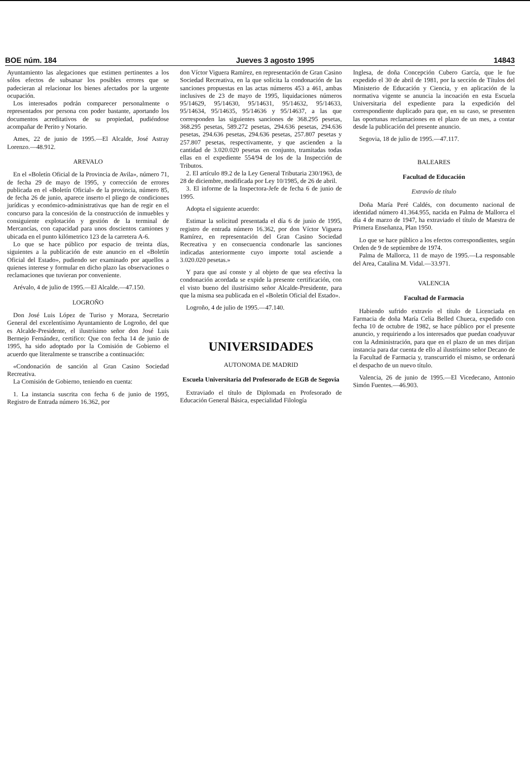BOE núm. 184 Jueves 3 agosto 1995 14843
Ayuntamiento las alegaciones que estimen pertinentes a los sólos efectos de subsanar los posibles errores que se padecieran al relacionar los bienes afectados por la urgente ocupación.
Los interesados podrán comparecer personalmente o representados por persona con poder bastante, aportando los documentos acreditativos de su propiedad, pudiéndose acompañar de Perito y Notario.
Ames, 22 de junio de 1995.—El Alcalde, José Astray Lorenzo.—48.912.
AREVALO
En el «Boletín Oficial de la Provincia de Avila», número 71, de fecha 29 de mayo de 1995, y corrección de errores publicada en el «Boletín Oficial» de la provincia, número 85, de fecha 26 de junio, aparece inserto el pliego de condiciones jurídicas y económico-administrativas que han de regir en el concurso para la concesión de la construcción de inmuebles y consiguiente explotación y gestión de la terminal de Mercancías, con capacidad para unos doscientos camiones y ubicada en el punto kilómetrico 123 de la carretera A-6.
Lo que se hace público por espacio de treinta días, siguientes a la publicación de este anuncio en el «Boletín Oficial del Estado», pudiendo ser examinado por aquellos a quienes interese y formular en dicho plazo las observaciones o reclamaciones que tuvieran por conveniente.
Arévalo, 4 de julio de 1995.—El Alcalde.—47.150.
LOGROÑO
Don José Luis López de Turiso y Moraza, Secretario General del excelentísimo Ayuntamiento de Logroño, del que es Alcalde-Presidente, el ilustrísimo señor don José Luis Bermejo Fernández, certifico: Que con fecha 14 de junio de 1995, ha sido adoptado por la Comisión de Gobierno el acuerdo que literalmente se transcribe a continuación:
«Condonación de sanción al Gran Casino Sociedad Recreativa.
La Comisión de Gobierno, teniendo en cuenta:
1. La instancia suscrita con fecha 6 de junio de 1995, Registro de Entrada número 16.362, por
don Víctor Viguera Ramírez, en representación de Gran Casino Sociedad Recreativa, en la que solicita la condonación de las sanciones propuestas en las actas números 453 a 461, ambas inclusives de 23 de mayo de 1995, liquidaciones números 95/14629, 95/14630, 95/14631, 95/14632, 95/14633, 95/14634, 95/14635, 95/14636 y 95/14637, a las que corresponden las siguientes sanciones de 368.295 pesetas, 368.295 pesetas, 589.272 pesetas, 294.636 pesetas, 294.636 pesetas, 294.636 pesetas, 294.636 pesetas, 257.807 pesetas y 257.807 pesetas, respectivamente, y que ascienden a la cantidad de 3.020.020 pesetas en conjunto, tramitadas todas ellas en el expediente 554/94 de los de la Inspección de Tributos.
2. El artículo 89.2 de la Ley General Tributaria 230/1963, de 28 de diciembre, modificada por Ley 10/1985, de 26 de abril.
3. El informe de la Inspectora-Jefe de fecha 6 de junio de 1995.
Adopta el siguiente acuerdo:
Estimar la solicitud presentada el día 6 de junio de 1995, registro de entrada número 16.362, por don Víctor Viguera Ramírez, en representación del Gran Casino Sociedad Recreativa y en consecuencia condonarle las sanciones indicadas anteriormente cuyo importe total asciende a 3.020.020 pesetas.»
Y para que así conste y al objeto de que sea efectiva la condonación acordada se expide la presente certificación, con el visto bueno del ilustrísimo señor Alcalde-Presidente, para que la misma sea publicada en el «Boletín Oficial del Estado».
Logroño, 4 de julio de 1995.—47.140.
UNIVERSIDADES
AUTONOMA DE MADRID
Escuela Universitaria del Profesorado de EGB de Segovia
Extraviado el título de Diplomada en Profesorado de Educación General Básica, especialidad Filología
Inglesa, de doña Concepción Cubero García, que le fue expedido el 30 de abril de 1981, por la sección de Títulos del Ministerio de Educación y Ciencia, y en aplicación de la normativa vigente se anuncia la incoación en esta Escuela Universitaria del expediente para la expedición del correspondiente duplicado para que, en su caso, se presenten las oportunas reclamaciones en el plazo de un mes, a contar desde la publicación del presente anuncio.
Segovia, 18 de julio de 1995.—47.117.
BALEARES
Facultad de Educación
Extravío de título
Doña María Peré Caldés, con documento nacional de identidad número 41.364.955, nacida en Palma de Mallorca el día 4 de marzo de 1947, ha extraviado el título de Maestra de Primera Enseñanza, Plan 1950.
Lo que se hace público a los efectos correspondientes, según Orden de 9 de septiembre de 1974.
Palma de Mallorca, 11 de mayo de 1995.—La responsable del Area, Catalina M. Vidal.—33.971.
VALENCIA
Facultad de Farmacia
Habiendo sufrido extravío el título de Licenciada en Farmacia de doña María Celia Belled Chueca, expedido con fecha 10 de octubre de 1982, se hace público por el presente anuncio, y requiriendo a los interesados que puedan coadyuvar con la Administración, para que en el plazo de un mes dirijan instancia para dar cuenta de ello al ilustrísimo señor Decano de la Facultad de Farmacia y, transcurrido el mismo, se ordenará el despacho de un nuevo título.
Valencia, 26 de junio de 1995.—El Vicedecano, Antonio Simón Fuentes.—46.903.